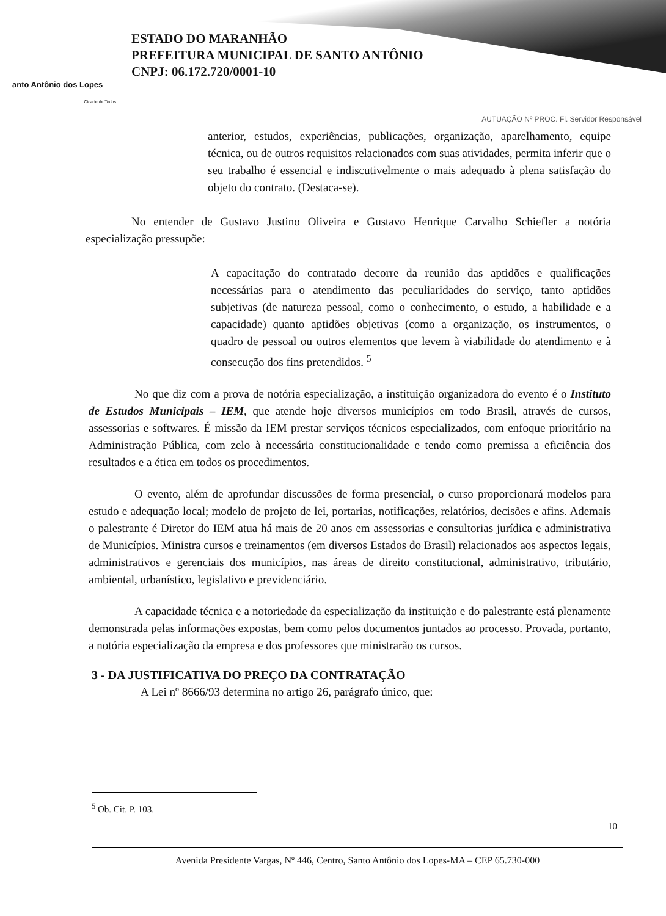anto Antônio dos Lopes
Cidade de Todos
ESTADO DO MARANHÃO
PREFEITURA MUNICIPAL DE SANTO ANTÔNIO
CNPJ: 06.172.720/0001-10
AUTUAÇÃO Nº PROC. Fl. Servidor Responsável
anterior, estudos, experiências, publicações, organização, aparelhamento, equipe técnica, ou de outros requisitos relacionados com suas atividades, permita inferir que o seu trabalho é essencial e indiscutivelmente o mais adequado à plena satisfação do objeto do contrato. (Destaca-se).
No entender de Gustavo Justino Oliveira e Gustavo Henrique Carvalho Schiefler a notória especialização pressupõe:
A capacitação do contratado decorre da reunião das aptidões e qualificações necessárias para o atendimento das peculiaridades do serviço, tanto aptidões subjetivas (de natureza pessoal, como o conhecimento, o estudo, a habilidade e a capacidade) quanto aptidões objetivas (como a organização, os instrumentos, o quadro de pessoal ou outros elementos que levem à viabilidade do atendimento e à consecução dos fins pretendidos. <sup>5</sup>
No que diz com a prova de notória especialização, a instituição organizadora do evento é o Instituto de Estudos Municipais – IEM, que atende hoje diversos municípios em todo Brasil, através de cursos, assessorias e softwares. É missão da IEM prestar serviços técnicos especializados, com enfoque prioritário na Administração Pública, com zelo à necessária constitucionalidade e tendo como premissa a eficiência dos resultados e a ética em todos os procedimentos.
O evento, além de aprofundar discussões de forma presencial, o curso proporcionará modelos para estudo e adequação local; modelo de projeto de lei, portarias, notificações, relatórios, decisões e afins. Ademais o palestrante é Diretor do IEM atua há mais de 20 anos em assessorias e consultorias jurídica e administrativa de Municípios. Ministra cursos e treinamentos (em diversos Estados do Brasil) relacionados aos aspectos legais, administrativos e gerenciais dos municípios, nas áreas de direito constitucional, administrativo, tributário, ambiental, urbanístico, legislativo e previdenciário.
A capacidade técnica e a notoriedade da especialização da instituição e do palestrante está plenamente demonstrada pelas informações expostas, bem como pelos documentos juntados ao processo. Provada, portanto, a notória especialização da empresa e dos professores que ministrarão os cursos.
3 - DA JUSTIFICATIVA DO PREÇO DA CONTRATAÇÃO
A Lei nº 8666/93 determina no artigo 26, parágrafo único, que:
<sup>5</sup> Ob. Cit. P. 103.
10
Avenida Presidente Vargas, Nº 446, Centro, Santo Antônio dos Lopes-MA – CEP 65.730-000